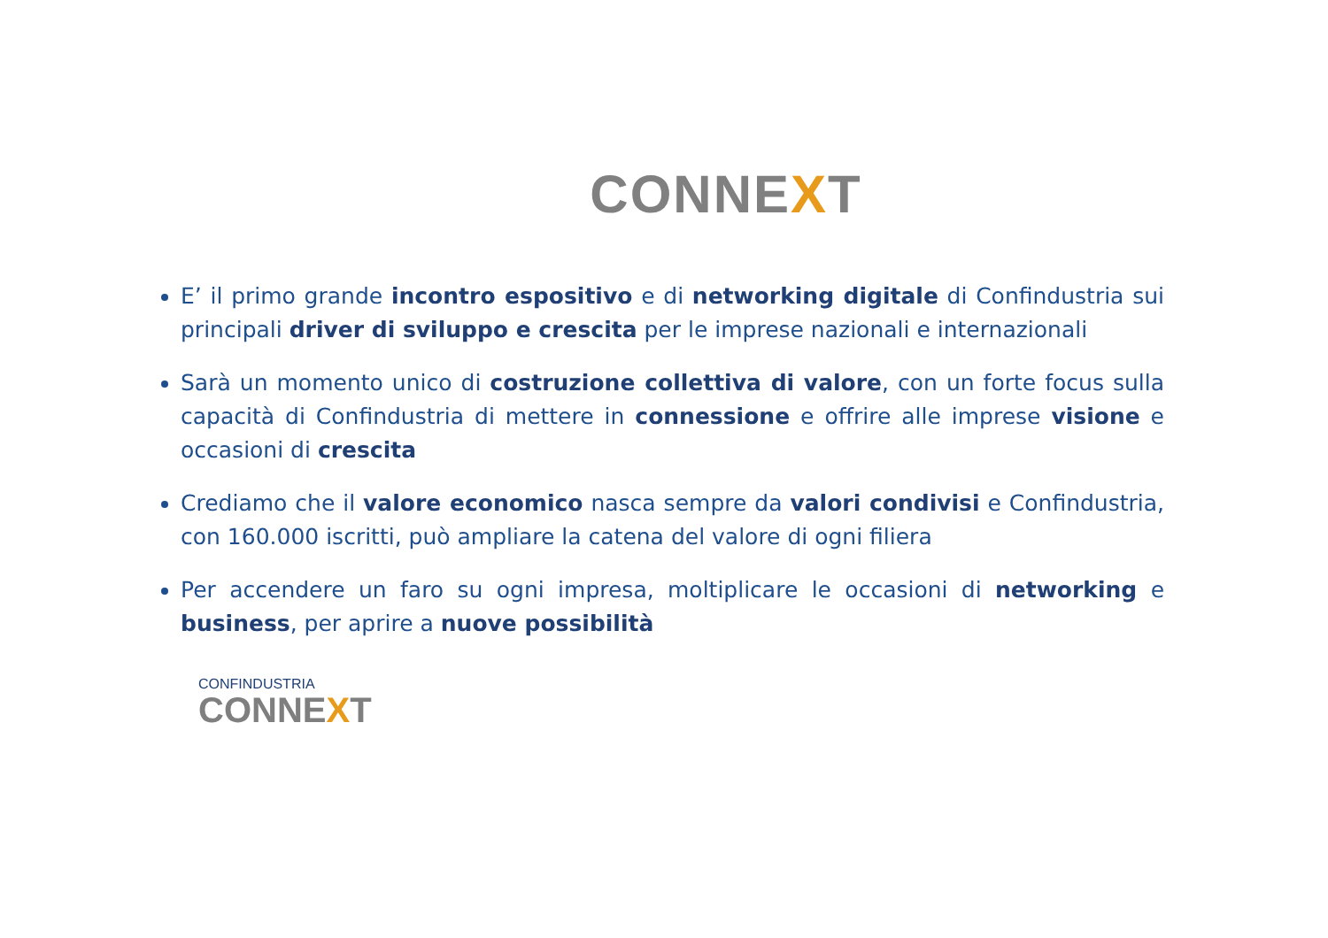CONNEXT
E’ il primo grande incontro espositivo e di networking digitale di Confindustria sui principali driver di sviluppo e crescita per le imprese nazionali e internazionali
Sarà un momento unico di costruzione collettiva di valore, con un forte focus sulla capacità di Confindustria di mettere in connessione e offrire alle imprese visione e occasioni di crescita
Crediamo che il valore economico nasca sempre da valori condivisi e Confindustria, con 160.000 iscritti, può ampliare la catena del valore di ogni filiera
Per accendere un faro su ogni impresa, moltiplicare le occasioni di networking e business, per aprire a nuove possibilità
CONFINDUSTRIA
CONNEXT